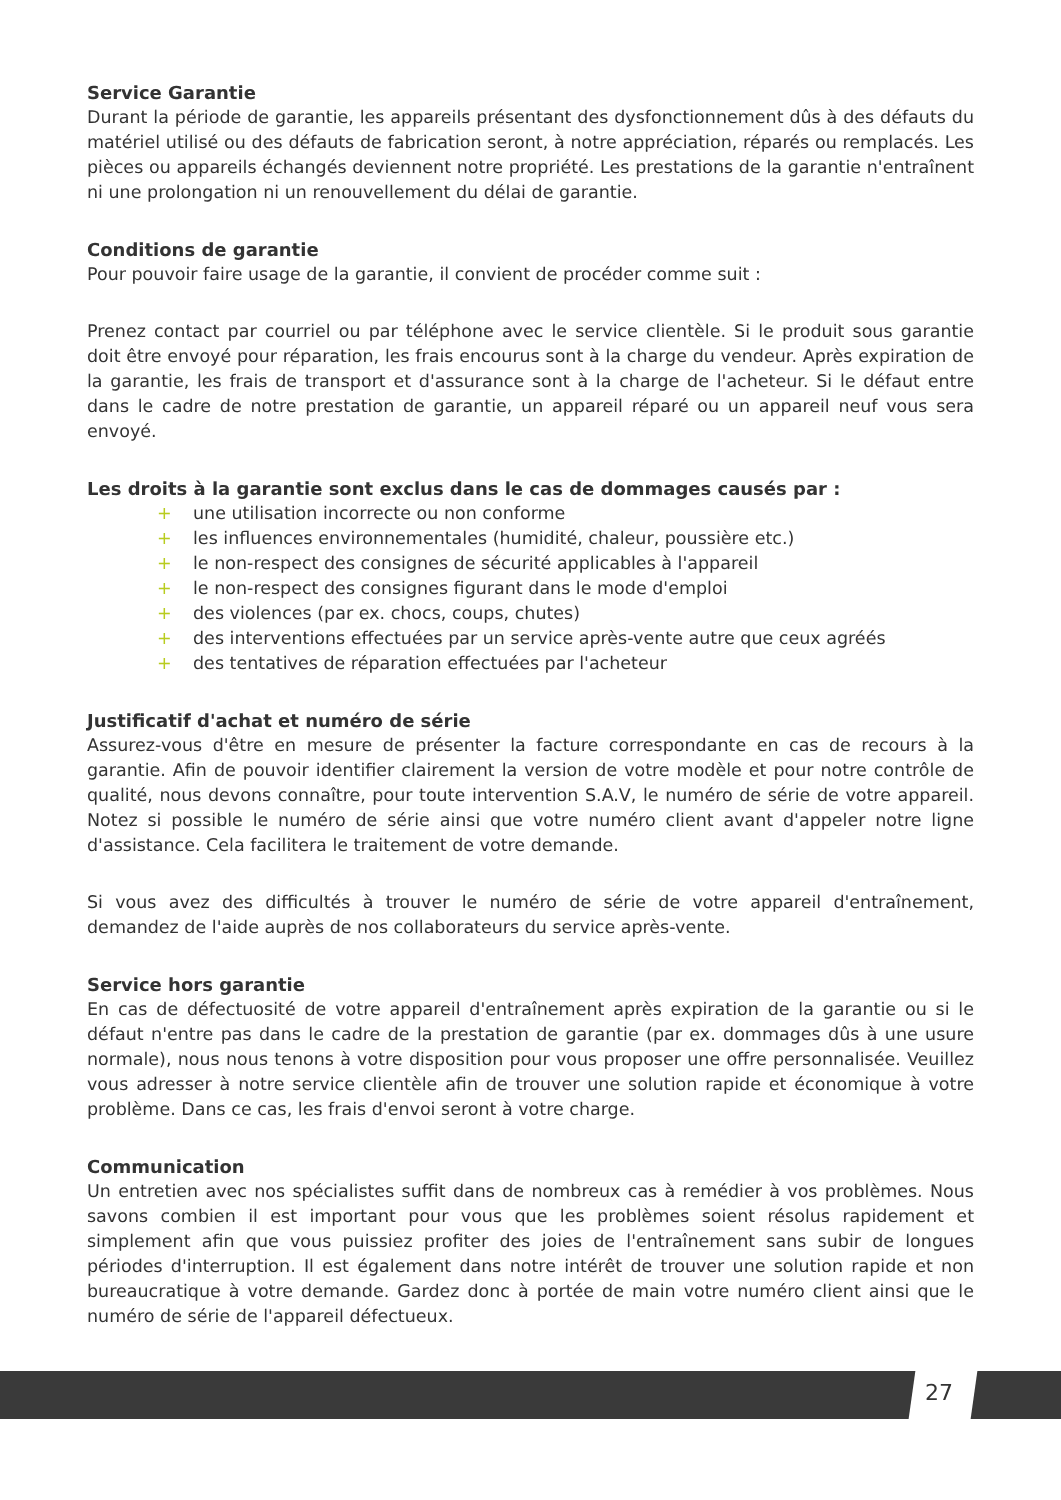Service Garantie
Durant la période de garantie, les appareils présentant des dysfonctionnement dûs à des défauts du matériel utilisé ou des défauts de fabrication seront, à notre appréciation, réparés ou remplacés. Les pièces ou appareils échangés deviennent notre propriété. Les prestations de la garantie n'entraînent ni une prolongation ni un renouvellement du délai de garantie.
Conditions de garantie
Pour pouvoir faire usage de la garantie, il convient de procéder comme suit :
Prenez contact par courriel ou par téléphone avec le service clientèle. Si le produit sous garantie doit être envoyé pour réparation, les frais encourus sont à la charge du vendeur. Après expiration de la garantie, les frais de transport et d'assurance sont à la charge de l'acheteur. Si le défaut entre dans le cadre de notre prestation de garantie, un appareil réparé ou un appareil neuf vous sera envoyé.
Les droits à la garantie sont exclus dans le cas de dommages causés par :
+ une utilisation incorrecte ou non conforme
+ les influences environnementales (humidité, chaleur, poussière etc.)
+ le non-respect des consignes de sécurité applicables à l'appareil
+ le non-respect des consignes figurant dans le mode d'emploi
+ des violences (par ex. chocs, coups, chutes)
+ des interventions effectuées par un service après-vente autre que ceux agréés
+ des tentatives de réparation effectuées par l'acheteur
Justificatif d'achat et numéro de série
Assurez-vous d'être en mesure de présenter la facture correspondante en cas de recours à la garantie. Afin de pouvoir identifier clairement la version de votre modèle et pour notre contrôle de qualité, nous devons connaître, pour toute intervention S.A.V, le numéro de série de votre appareil. Notez si possible le numéro de série ainsi que votre numéro client avant d'appeler notre ligne d'assistance. Cela facilitera le traitement de votre demande.
Si vous avez des difficultés à trouver le numéro de série de votre appareil d'entraînement, demandez de l'aide auprès de nos collaborateurs du service après-vente.
Service hors garantie
En cas de défectuosité de votre appareil d'entraînement après expiration de la garantie ou si le défaut n'entre pas dans le cadre de la prestation de garantie (par ex. dommages dûs à une usure normale), nous nous tenons à votre disposition pour vous proposer une offre personnalisée. Veuillez vous adresser à notre service clientèle afin de trouver une solution rapide et économique à votre problème. Dans ce cas, les frais d'envoi seront à votre charge.
Communication
Un entretien avec nos spécialistes suffit dans de nombreux cas à remédier à vos problèmes. Nous savons combien il est important pour vous que les problèmes soient résolus rapidement et simplement afin que vous puissiez profiter des joies de l'entraînement sans subir de longues périodes d'interruption. Il est également dans notre intérêt de trouver une solution rapide et non bureaucratique à votre demande. Gardez donc à portée de main votre numéro client ainsi que le numéro de série de l'appareil défectueux.
27